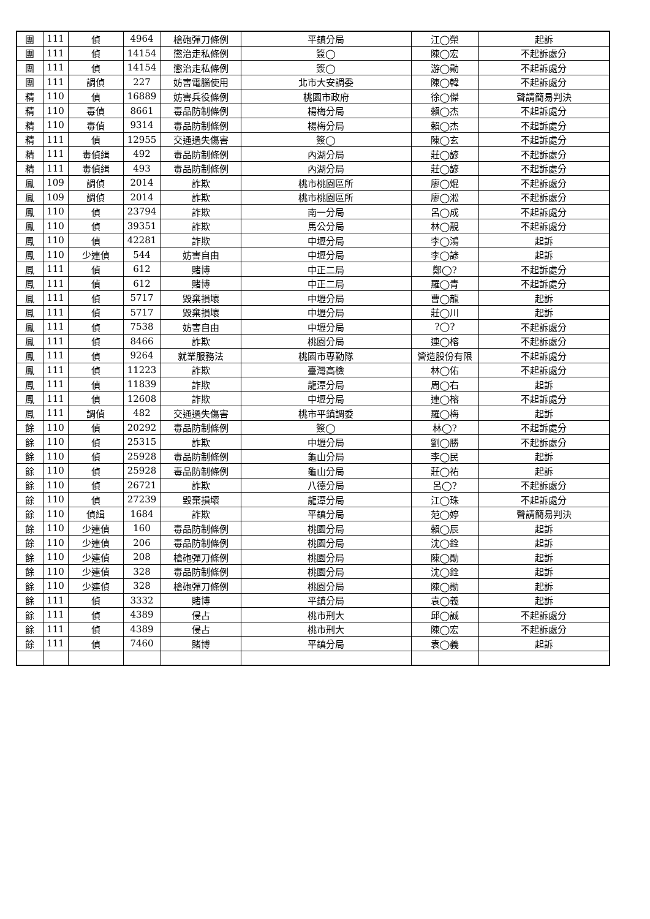| 團 | 111 | 偵 | 4964 | 槍砲彈刀條例 | 平鎮分局 | 江◯榮 | 起訴 |
| 團 | 111 | 偵 | 14154 | 懲治走私條例 | 簽◯ | 陳◯宏 | 不起訴處分 |
| 團 | 111 | 偵 | 14154 | 懲治走私條例 | 簽◯ | 游◯勛 | 不起訴處分 |
| 團 | 111 | 調偵 | 227 | 妨害電腦使用 | 北市大安調委 | 陳◯韓 | 不起訴處分 |
| 精 | 110 | 偵 | 16889 | 妨害兵役條例 | 桃園市政府 | 徐◯傑 | 聲請簡易判決 |
| 精 | 110 | 毒偵 | 8661 | 毒品防制條例 | 楊梅分局 | 賴◯杰 | 不起訴處分 |
| 精 | 110 | 毒偵 | 9314 | 毒品防制條例 | 楊梅分局 | 賴◯杰 | 不起訴處分 |
| 精 | 111 | 偵 | 12955 | 交通過失傷害 | 簽◯ | 陳◯玄 | 不起訴處分 |
| 精 | 111 | 毒偵緝 | 492 | 毒品防制條例 | 內湖分局 | 莊◯諺 | 不起訴處分 |
| 精 | 111 | 毒偵緝 | 493 | 毒品防制條例 | 內湖分局 | 莊◯諺 | 不起訴處分 |
| 鳳 | 109 | 調偵 | 2014 | 詐欺 | 桃市桃園區所 | 廖◯焜 | 不起訴處分 |
| 鳳 | 109 | 調偵 | 2014 | 詐欺 | 桃市桃園區所 | 廖◯淞 | 不起訴處分 |
| 鳳 | 110 | 偵 | 23794 | 詐欺 | 南一分局 | 呂◯成 | 不起訴處分 |
| 鳳 | 110 | 偵 | 39351 | 詐欺 | 馬公分局 | 林◯靚 | 不起訴處分 |
| 鳳 | 110 | 偵 | 42281 | 詐欺 | 中壢分局 | 李◯鴻 | 起訴 |
| 鳳 | 110 | 少連偵 | 544 | 妨害自由 | 中壢分局 | 李◯諺 | 起訴 |
| 鳳 | 111 | 偵 | 612 | 賭博 | 中正二局 | 鄭◯? | 不起訴處分 |
| 鳳 | 111 | 偵 | 612 | 賭博 | 中正二局 | 羅◯青 | 不起訴處分 |
| 鳳 | 111 | 偵 | 5717 | 毀棄損壞 | 中壢分局 | 曹◯龍 | 起訴 |
| 鳳 | 111 | 偵 | 5717 | 毀棄損壞 | 中壢分局 | 莊◯川 | 起訴 |
| 鳳 | 111 | 偵 | 7538 | 妨害自由 | 中壢分局 | ?◯? | 不起訴處分 |
| 鳳 | 111 | 偵 | 8466 | 詐欺 | 桃園分局 | 連◯榕 | 不起訴處分 |
| 鳳 | 111 | 偵 | 9264 | 就業服務法 | 桃園市專勤隊 | 營造股份有限 | 不起訴處分 |
| 鳳 | 111 | 偵 | 11223 | 詐欺 | 臺灣高檢 | 林◯佑 | 不起訴處分 |
| 鳳 | 111 | 偵 | 11839 | 詐欺 | 龍潭分局 | 周◯右 | 起訴 |
| 鳳 | 111 | 偵 | 12608 | 詐欺 | 中壢分局 | 連◯榕 | 不起訴處分 |
| 鳳 | 111 | 調偵 | 482 | 交通過失傷害 | 桃市平鎮調委 | 羅◯梅 | 起訴 |
| 餘 | 110 | 偵 | 20292 | 毒品防制條例 | 簽◯ | 林◯? | 不起訴處分 |
| 餘 | 110 | 偵 | 25315 | 詐欺 | 中壢分局 | 劉◯勝 | 不起訴處分 |
| 餘 | 110 | 偵 | 25928 | 毒品防制條例 | 龜山分局 | 李◯民 | 起訴 |
| 餘 | 110 | 偵 | 25928 | 毒品防制條例 | 龜山分局 | 莊◯祐 | 起訴 |
| 餘 | 110 | 偵 | 26721 | 詐欺 | 八德分局 | 呂◯? | 不起訴處分 |
| 餘 | 110 | 偵 | 27239 | 毀棄損壞 | 龍潭分局 | 江◯珠 | 不起訴處分 |
| 餘 | 110 | 偵緝 | 1684 | 詐欺 | 平鎮分局 | 范◯婷 | 聲請簡易判決 |
| 餘 | 110 | 少連偵 | 160 | 毒品防制條例 | 桃園分局 | 賴◯辰 | 起訴 |
| 餘 | 110 | 少連偵 | 206 | 毒品防制條例 | 桃園分局 | 沈◯銓 | 起訴 |
| 餘 | 110 | 少連偵 | 208 | 槍砲彈刀條例 | 桃園分局 | 陳◯勛 | 起訴 |
| 餘 | 110 | 少連偵 | 328 | 毒品防制條例 | 桃園分局 | 沈◯銓 | 起訴 |
| 餘 | 110 | 少連偵 | 328 | 槍砲彈刀條例 | 桃園分局 | 陳◯勛 | 起訴 |
| 餘 | 111 | 偵 | 3332 | 賭博 | 平鎮分局 | 袁◯義 | 起訴 |
| 餘 | 111 | 偵 | 4389 | 侵占 | 桃市刑大 | 邱◯誠 | 不起訴處分 |
| 餘 | 111 | 偵 | 4389 | 侵占 | 桃市刑大 | 陳◯宏 | 不起訴處分 |
| 餘 | 111 | 偵 | 7460 | 賭博 | 平鎮分局 | 袁◯義 | 起訴 |